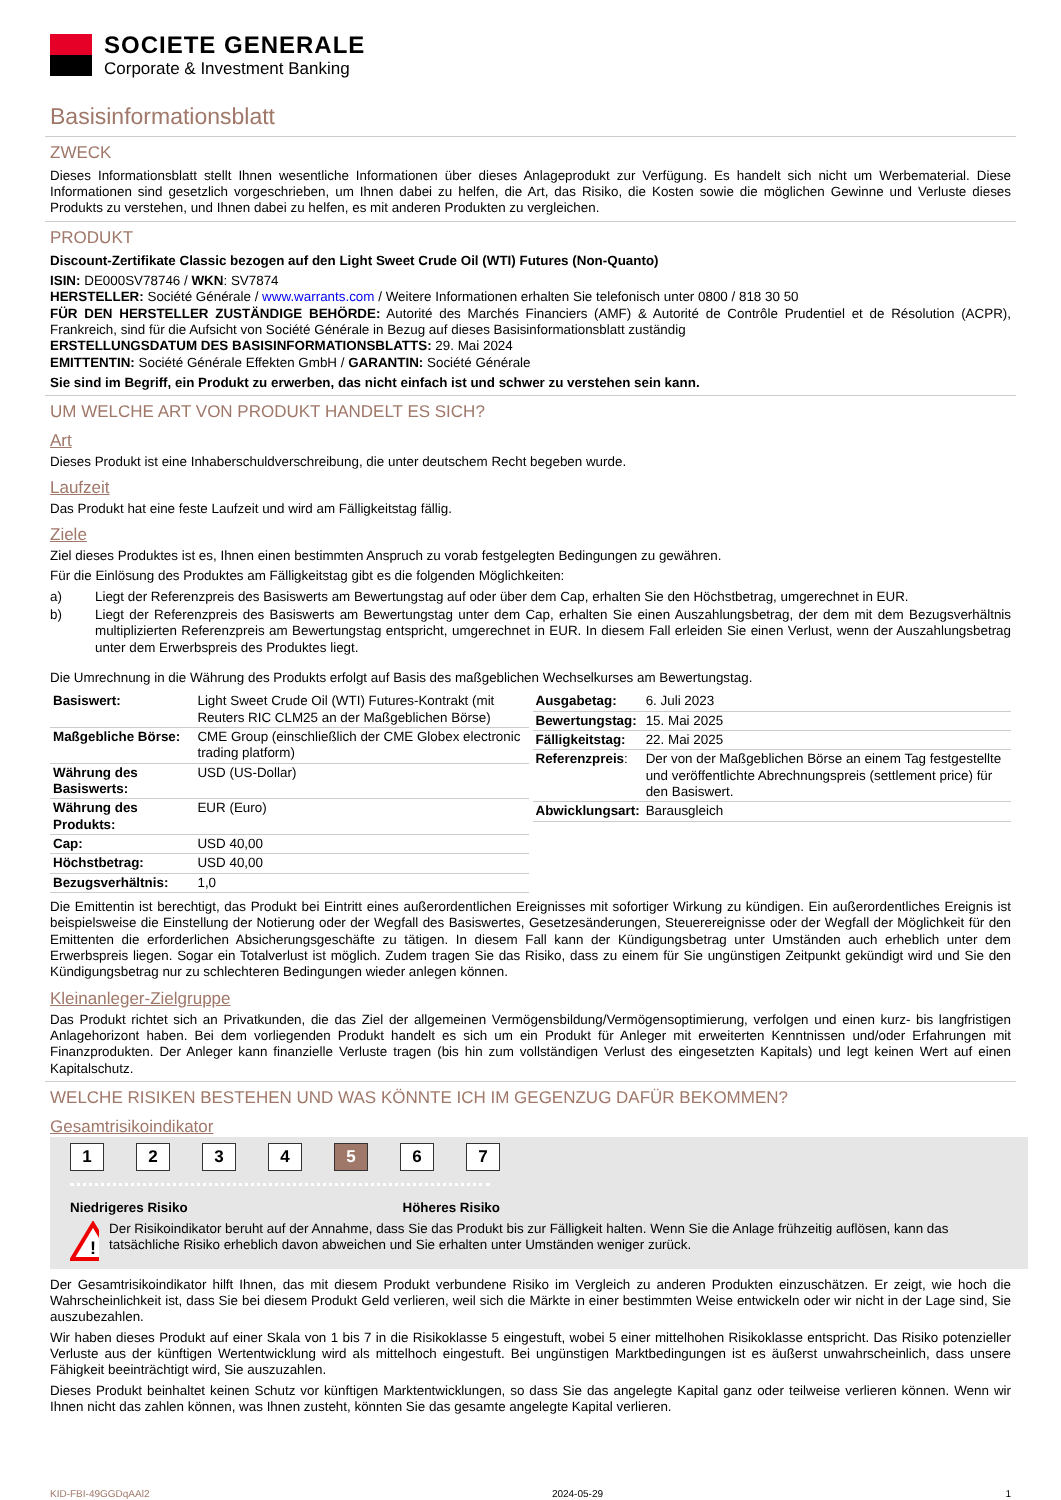SOCIETE GENERALE
Corporate & Investment Banking
Basisinformationsblatt
ZWECK
Dieses Informationsblatt stellt Ihnen wesentliche Informationen über dieses Anlageprodukt zur Verfügung. Es handelt sich nicht um Werbematerial. Diese Informationen sind gesetzlich vorgeschrieben, um Ihnen dabei zu helfen, die Art, das Risiko, die Kosten sowie die möglichen Gewinne und Verluste dieses Produkts zu verstehen, und Ihnen dabei zu helfen, es mit anderen Produkten zu vergleichen.
PRODUKT
Discount-Zertifikate Classic bezogen auf den Light Sweet Crude Oil (WTI) Futures (Non-Quanto)
ISIN: DE000SV78746 / WKN: SV7874
HERSTELLER: Société Générale / www.warrants.com / Weitere Informationen erhalten Sie telefonisch unter 0800 / 818 30 50
FÜR DEN HERSTELLER ZUSTÄNDIGE BEHÖRDE: Autorité des Marchés Financiers (AMF) & Autorité de Contrôle Prudentiel et de Résolution (ACPR), Frankreich, sind für die Aufsicht von Société Générale in Bezug auf dieses Basisinformationsblatt zuständig
ERSTELLUNGSDATUM DES BASISINFORMATIONSBLATTS: 29. Mai 2024
EMITTENTIN: Société Générale Effekten GmbH / GARANTIN: Société Générale
Sie sind im Begriff, ein Produkt zu erwerben, das nicht einfach ist und schwer zu verstehen sein kann.
UM WELCHE ART VON PRODUKT HANDELT ES SICH?
Art
Dieses Produkt ist eine Inhaberschuldverschreibung, die unter deutschem Recht begeben wurde.
Laufzeit
Das Produkt hat eine feste Laufzeit und wird am Fälligkeitstag fällig.
Ziele
Ziel dieses Produktes ist es, Ihnen einen bestimmten Anspruch zu vorab festgelegten Bedingungen zu gewähren.
Für die Einlösung des Produktes am Fälligkeitstag gibt es die folgenden Möglichkeiten:
a) Liegt der Referenzpreis des Basiswerts am Bewertungstag auf oder über dem Cap, erhalten Sie den Höchstbetrag, umgerechnet in EUR.
b) Liegt der Referenzpreis des Basiswerts am Bewertungstag unter dem Cap, erhalten Sie einen Auszahlungsbetrag, der dem mit dem Bezugsverhältnis multiplizierten Referenzpreis am Bewertungstag entspricht, umgerechnet in EUR. In diesem Fall erleiden Sie einen Verlust, wenn der Auszahlungsbetrag unter dem Erwerbspreis des Produktes liegt.
Die Umrechnung in die Währung des Produkts erfolgt auf Basis des maßgeblichen Wechselkurses am Bewertungstag.
| Basiswert: | Light Sweet Crude Oil (WTI) Futures-Kontrakt (mit Reuters RIC CLM25 an der Maßgeblichen Börse) |
| Maßgebliche Börse: | CME Group (einschließlich der CME Globex electronic trading platform) |
| Währung des Basiswerts: | USD (US-Dollar) |
| Währung des Produkts: | EUR (Euro) |
| Cap: | USD 40,00 |
| Höchstbetrag: | USD 40,00 |
| Bezugsverhältnis: | 1,0 |
| Ausgabetag: | 6. Juli 2023 |
| Bewertungstag: | 15. Mai 2025 |
| Fälligkeitstag: | 22. Mai 2025 |
| Referenzpreis : | Der von der Maßgeblichen Börse an einem Tag festgestellte und veröffentlichte Abrechnungspreis (settlement price) für den Basiswert. |
| Abwicklungsart: | Barausgleich |
Die Emittentin ist berechtigt, das Produkt bei Eintritt eines außerordentlichen Ereignisses mit sofortiger Wirkung zu kündigen. Ein außerordentliches Ereignis ist beispielsweise die Einstellung der Notierung oder der Wegfall des Basiswertes, Gesetzesänderungen, Steuerereignisse oder der Wegfall der Möglichkeit für den Emittenten die erforderlichen Absicherungsgeschäfte zu tätigen. In diesem Fall kann der Kündigungsbetrag unter Umständen auch erheblich unter dem Erwerbspreis liegen. Sogar ein Totalverlust ist möglich. Zudem tragen Sie das Risiko, dass zu einem für Sie ungünstigen Zeitpunkt gekündigt wird und Sie den Kündigungsbetrag nur zu schlechteren Bedingungen wieder anlegen können.
Kleinanleger-Zielgruppe
Das Produkt richtet sich an Privatkunden, die das Ziel der allgemeinen Vermögensbildung/Vermögensoptimierung, verfolgen und einen kurz- bis langfristigen Anlagehorizont haben. Bei dem vorliegenden Produkt handelt es sich um ein Produkt für Anleger mit erweiterten Kenntnissen und/oder Erfahrungen mit Finanzprodukten. Der Anleger kann finanzielle Verluste tragen (bis hin zum vollständigen Verlust des eingesetzten Kapitals) und legt keinen Wert auf einen Kapitalschutz.
WELCHE RISIKEN BESTEHEN UND WAS KÖNNTE ICH IM GEGENZUG DAFÜR BEKOMMEN?
Gesamtrisikoindikator
1 2 3 4 5 6 7
Niedrigeres Risiko Höheres Risiko
!
Der Risikoindikator beruht auf der Annahme, dass Sie das Produkt bis zur Fälligkeit halten. Wenn Sie die Anlage frühzeitig auflösen, kann das tatsächliche Risiko erheblich davon abweichen und Sie erhalten unter Umständen weniger zurück.
Der Gesamtrisikoindikator hilft Ihnen, das mit diesem Produkt verbundene Risiko im Vergleich zu anderen Produkten einzuschätzen. Er zeigt, wie hoch die Wahrscheinlichkeit ist, dass Sie bei diesem Produkt Geld verlieren, weil sich die Märkte in einer bestimmten Weise entwickeln oder wir nicht in der Lage sind, Sie auszubezahlen.
Wir haben dieses Produkt auf einer Skala von 1 bis 7 in die Risikoklasse 5 eingestuft, wobei 5 einer mittelhohen Risikoklasse entspricht. Das Risiko potenzieller Verluste aus der künftigen Wertentwicklung wird als mittelhoch eingestuft. Bei ungünstigen Marktbedingungen ist es äußerst unwahrscheinlich, dass unsere Fähigkeit beeinträchtigt wird, Sie auszuzahlen.
Dieses Produkt beinhaltet keinen Schutz vor künftigen Marktentwicklungen, so dass Sie das angelegte Kapital ganz oder teilweise verlieren können. Wenn wir Ihnen nicht das zahlen können, was Ihnen zusteht, könnten Sie das gesamte angelegte Kapital verlieren.
KID-FBI-49GGDqAAl2 2024-05-29 1